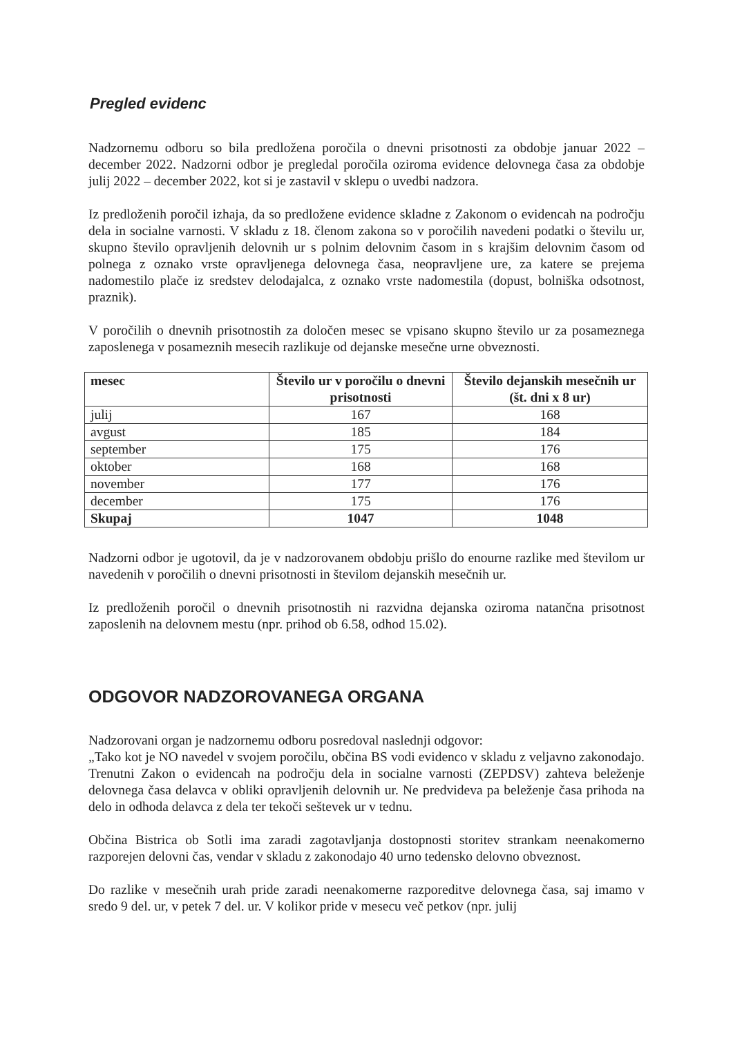Pregled evidenc
Nadzornemu odboru so bila predložena poročila o dnevni prisotnosti za obdobje januar 2022 – december 2022. Nadzorni odbor je pregledal poročila oziroma evidence delovnega časa za obdobje julij 2022 – december 2022, kot si je zastavil v sklepu o uvedbi nadzora.
Iz predloženih poročil izhaja, da so predložene evidence skladne z Zakonom o evidencah na področju dela in socialne varnosti. V skladu z 18. členom zakona so v poročilih navedeni podatki o številu ur, skupno število opravljenih delovnih ur s polnim delovnim časom in s krajšim delovnim časom od polnega z oznako vrste opravljenega delovnega časa, neopravljene ure, za katere se prejema nadomestilo plače iz sredstev delodajalca, z oznako vrste nadomestila (dopust, bolniška odsotnost, praznik).
V poročilih o dnevnih prisotnostih za določen mesec se vpisano skupno število ur za posameznega zaposlenega v posameznih mesecih razlikuje od dejanske mesečne urne obveznosti.
| mesec | Število ur v poročilu o dnevni prisotnosti | Število dejanskih mesečnih ur (št. dni x 8 ur) |
| --- | --- | --- |
| julij | 167 | 168 |
| avgust | 185 | 184 |
| september | 175 | 176 |
| oktober | 168 | 168 |
| november | 177 | 176 |
| december | 175 | 176 |
| Skupaj | 1047 | 1048 |
Nadzorni odbor je ugotovil, da je v nadzorovanem obdobju prišlo do enourne razlike med številom ur navedenih v poročilih o dnevni prisotnosti in številom dejanskih mesečnih ur.
Iz predloženih poročil o dnevnih prisotnostih ni razvidna dejanska oziroma natančna prisotnost zaposlenih na delovnem mestu (npr. prihod ob 6.58, odhod 15.02).
ODGOVOR NADZOROVANEGA ORGANA
Nadzorovani organ je nadzornemu odboru posredoval naslednji odgovor:
„Tako kot je NO navedel v svojem poročilu, občina BS vodi evidenco v skladu z veljavno zakonodajo. Trenutni Zakon o evidencah na področju dela in socialne varnosti (ZEPDSV) zahteva beleženje delovnega časa delavca v obliki opravljenih delovnih ur. Ne predvideva pa beleženje časa prihoda na delo in odhoda delavca z dela ter tekoči seštevek ur v tednu.
Občina Bistrica ob Sotli ima zaradi zagotavljanja dostopnosti storitev strankam neenakomerno razporejen delovni čas, vendar v skladu z zakonodajo 40 urno tedensko delovno obveznost.
Do razlike v mesečnih urah pride zaradi neenakomerne razporeditve delovnega časa, saj imamo v sredo 9 del. ur, v petek 7 del. ur. V kolikor pride v mesecu več petkov (npr. julij